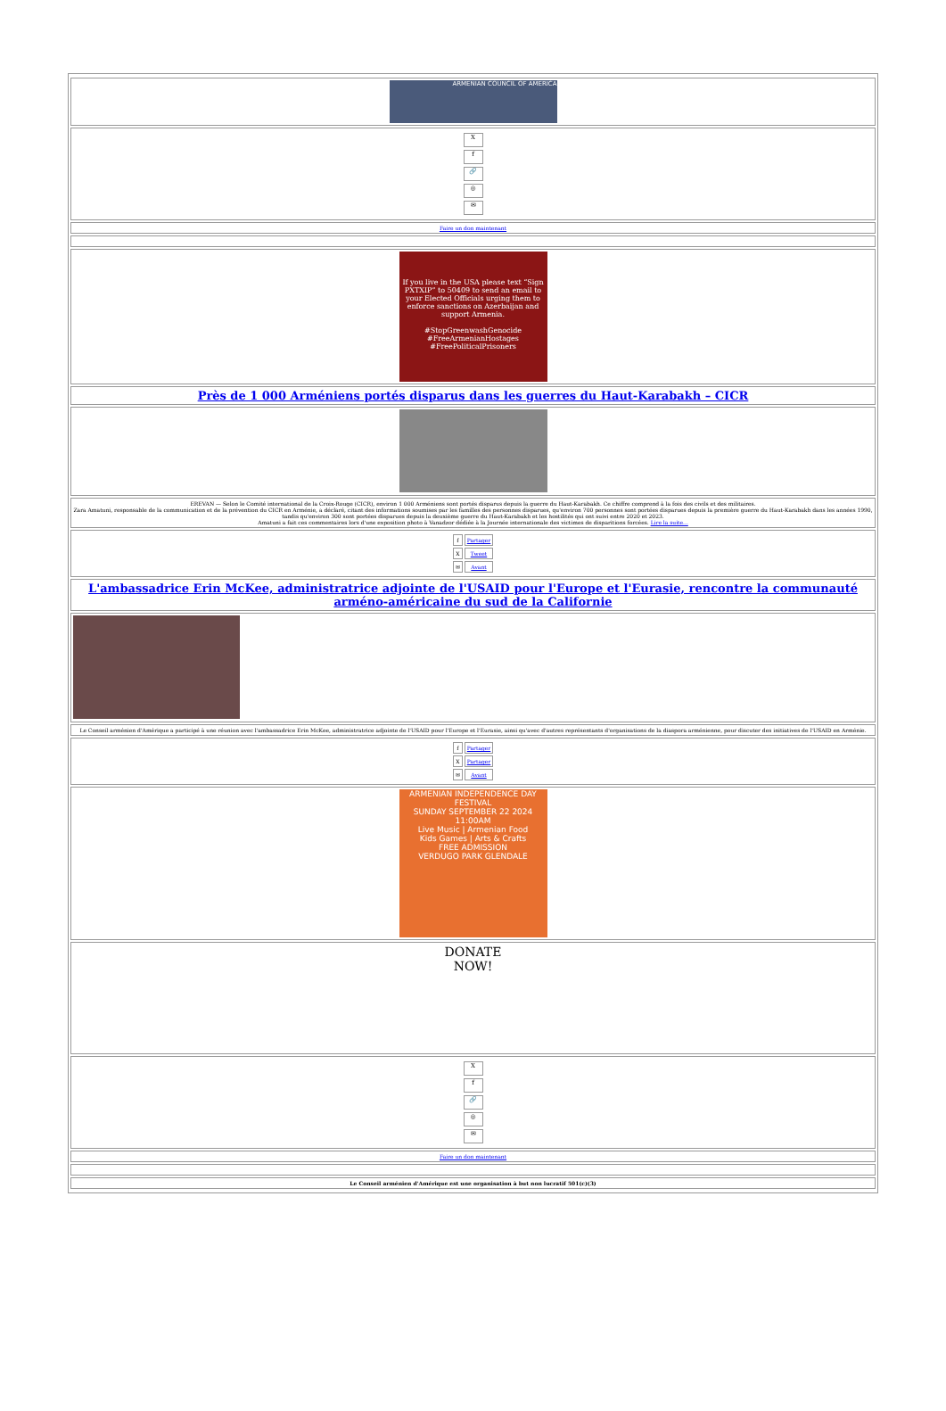ARMENIAN COUNCIL OF AMERICA
X
f
🔗
◎
✉
Faire un don maintenant
If you live in the USA please text “Sign PXTXIP” to 50409 to send an email to your Elected Officials urging them to enforce sanctions on Azerbaijan and support Armenia.
#StopGreenwashGenocide
#FreeArmenianHostages
#FreePoliticalPrisoners
Près de 1 000 Arméniens portés disparus dans les guerres du Haut-Karabakh – CICR
EREVAN — Selon le Comité international de la Croix-Rouge (CICR), environ 1 000 Arméniens sont portés disparus depuis la guerre du Haut-Karabakh. Ce chiffre comprend à la fois des civils et des militaires.
Zara Amatuni, responsable de la communication et de la prévention du CICR en Arménie, a déclaré, citant des informations soumises par les familles des personnes disparues, qu'environ 700 personnes sont portées disparues depuis la première guerre du Haut-Karabakh dans les années 1990, tandis qu'environ 300 sont portées disparues depuis la deuxième guerre du Haut-Karabakh et les hostilités qui ont suivi entre 2020 et 2023.
Amatuni a fait ces commentaires lors d'une exposition photo à Vanadzor dédiée à la Journée internationale des victimes de disparitions forcées. Lire la suite...
| f | Partager |
| X | Tweet |
| ✉ | Avant |
L'ambassadrice Erin McKee, administratrice adjointe de l'USAID pour l'Europe et l'Eurasie, rencontre la communauté arméno-américaine du sud de la Californie
Le Conseil arménien d'Amérique a participé à une réunion avec l'ambassadrice Erin McKee, administratrice adjointe de l'USAID pour l'Europe et l'Eurasie, ainsi qu'avec d'autres représentants d'organisations de la diaspora arménienne, pour discuter des initiatives de l'USAID en Arménie.
| f | Partager |
| X | Partager |
| ✉ | Avant |
ARMENIAN INDEPENDENCE DAY FESTIVAL
SUNDAY SEPTEMBER 22 2024 11:00AM
Live Music | Armenian Food
Kids Games | Arts & Crafts
FREE ADMISSION
VERDUGO PARK GLENDALE
DONATE NOW!
X
f
🔗
◎
✉
Faire un don maintenant
Le Conseil arménien d'Amérique est une organisation à but non lucratif 501(c)(3)